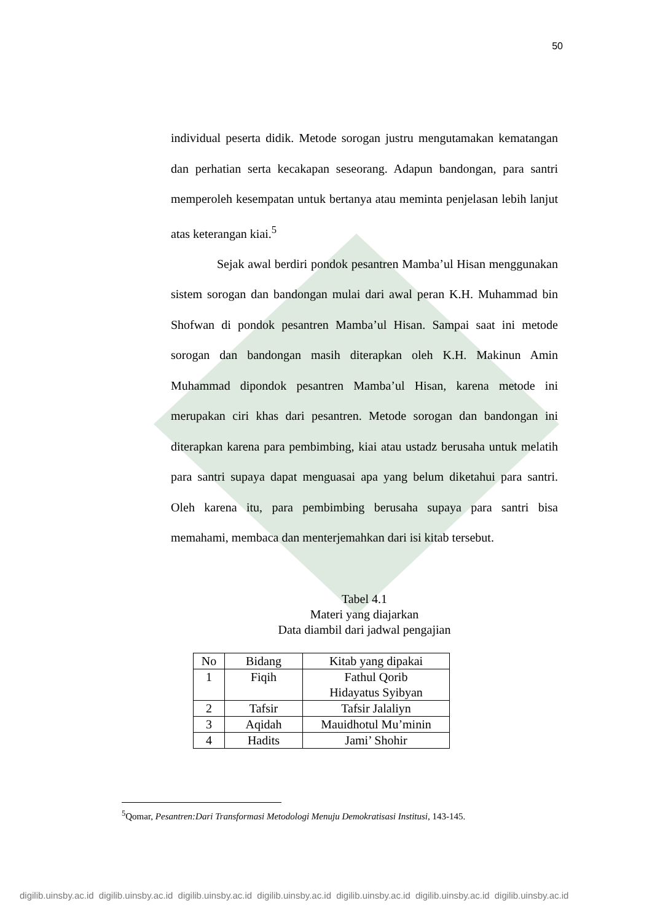50
individual peserta didik. Metode sorogan justru mengutamakan kematangan dan perhatian serta kecakapan seseorang. Adapun bandongan, para santri memperoleh kesempatan untuk bertanya atau meminta penjelasan lebih lanjut atas keterangan kiai.<sup>5</sup>
Sejak awal berdiri pondok pesantren Mamba’ul Hisan menggunakan sistem sorogan dan bandongan mulai dari awal peran K.H. Muhammad bin Shofwan di pondok pesantren Mamba’ul Hisan. Sampai saat ini metode sorogan dan bandongan masih diterapkan oleh K.H. Makinun Amin Muhammad dipondok pesantren Mamba’ul Hisan, karena metode ini merupakan ciri khas dari pesantren. Metode sorogan dan bandongan ini diterapkan karena para pembimbing, kiai atau ustadz berusaha untuk melatih para santri supaya dapat menguasai apa yang belum diketahui para santri. Oleh karena itu, para pembimbing berusaha supaya para santri bisa memahami, membaca dan menterjemahkan dari isi kitab tersebut.
Tabel 4.1
Materi yang diajarkan
Data diambil dari jadwal pengajian
| No | Bidang | Kitab yang dipakai |
| --- | --- | --- |
| 1 | Fiqih | Fathul Qorib Hidayatus Syibyan |
| 2 | Tafsir | Tafsir Jalaliyn |
| 3 | Aqidah | Mauidhotul Mu’minin |
| 4 | Hadits | Jami’ Shohir |
<sup>5</sup> Qomar, Pesantren:Dari Transformasi Metodologi Menuju Demokratisasi Institusi, 143-145.
digilib.uinsby.ac.id digilib.uinsby.ac.id digilib.uinsby.ac.id digilib.uinsby.ac.id digilib.uinsby.ac.id digilib.uinsby.ac.id digilib.uinsby.ac.id